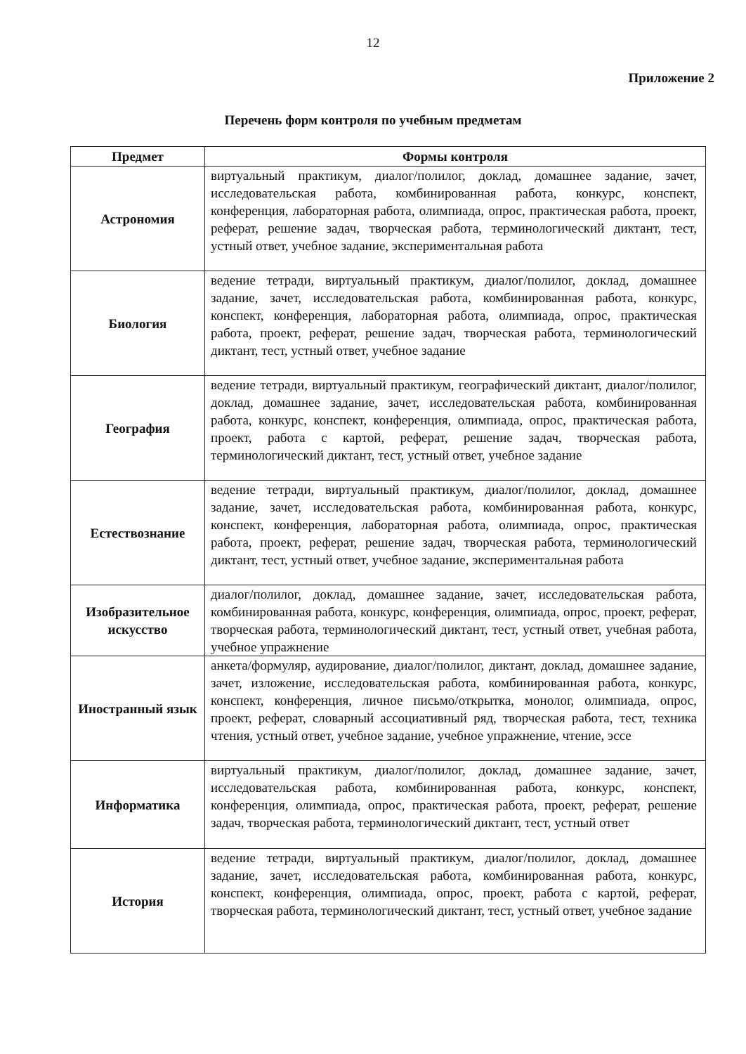12
Приложение 2
Перечень форм контроля по учебным предметам
| Предмет | Формы контроля |
| --- | --- |
| Астрономия | виртуальный практикум, диалог/полилог, доклад, домашнее задание, зачет, исследовательская работа, комбинированная работа, конкурс, конспект, конференция, лабораторная работа, олимпиада, опрос, практическая работа, проект, реферат, решение задач, творческая работа, терминологический диктант, тест, устный ответ, учебное задание, экспериментальная работа |
| Биология | ведение тетради, виртуальный практикум, диалог/полилог, доклад, домашнее задание, зачет, исследовательская работа, комбинированная работа, конкурс, конспект, конференция, лабораторная работа, олимпиада, опрос, практическая работа, проект, реферат, решение задач, творческая работа, терминологический диктант, тест, устный ответ, учебное задание |
| География | ведение тетради, виртуальный практикум, географический диктант, диалог/полилог, доклад, домашнее задание, зачет, исследовательская работа, комбинированная работа, конкурс, конспект, конференция, олимпиада, опрос, практическая работа, проект, работа с картой, реферат, решение задач, творческая работа, терминологический диктант, тест, устный ответ, учебное задание |
| Естествознание | ведение тетради, виртуальный практикум, диалог/полилог, доклад, домашнее задание, зачет, исследовательская работа, комбинированная работа, конкурс, конспект, конференция, лабораторная работа, олимпиада, опрос, практическая работа, проект, реферат, решение задач, творческая работа, терминологический диктант, тест, устный ответ, учебное задание, экспериментальная работа |
| Изобразительное искусство | диалог/полилог, доклад, домашнее задание, зачет, исследовательская работа, комбинированная работа, конкурс, конференция, олимпиада, опрос, проект, реферат, творческая работа, терминологический диктант, тест, устный ответ, учебная работа, учебное упражнение |
| Иностранный язык | анкета/формуляр, аудирование, диалог/полилог, диктант, доклад, домашнее задание, зачет, изложение, исследовательская работа, комбинированная работа, конкурс, конспект, конференция, личное письмо/открытка, монолог, олимпиада, опрос, проект, реферат, словарный ассоциативный ряд, творческая работа, тест, техника чтения, устный ответ, учебное задание, учебное упражнение, чтение, эссе |
| Информатика | виртуальный практикум, диалог/полилог, доклад, домашнее задание, зачет, исследовательская работа, комбинированная работа, конкурс, конспект, конференция, олимпиада, опрос, практическая работа, проект, реферат, решение задач, творческая работа, терминологический диктант, тест, устный ответ |
| История | ведение тетради, виртуальный практикум, диалог/полилог, доклад, домашнее задание, зачет, исследовательская работа, комбинированная работа, конкурс, конспект, конференция, олимпиада, опрос, проект, работа с картой, реферат, творческая работа, терминологический диктант, тест, устный ответ, учебное задание |